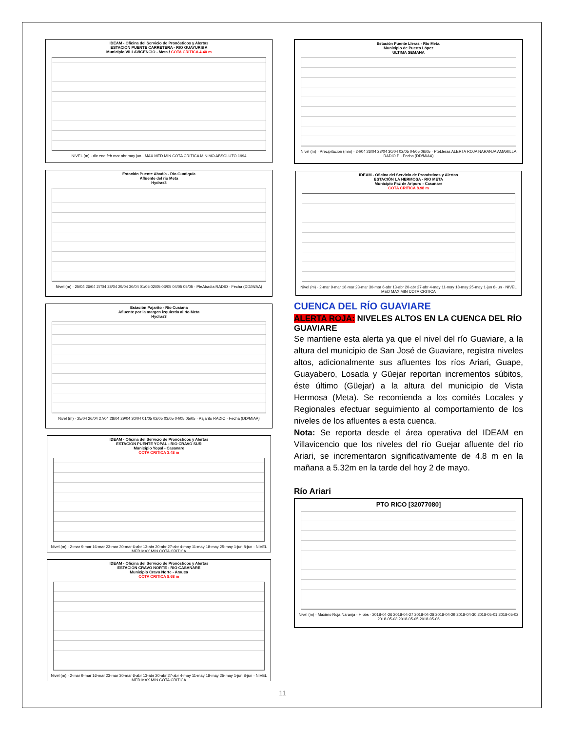IDEAM - Oficina del Servicio de Pronósticos y Alertas
ESTACION PUENTE CARRETERA - RIO GUAYURIBA
Municipio VILLAVICENCIO - Meta / COTA CRITICA 4.40 m
NIVEL (m) · dic ene feb mar abr may jun · MAX MED MIN COTA CRITICA MINIMO ABSOLUTO 1994
Estación Puente Abadía - Río Guatiquía
Afluente del río Meta
Hydras3
Nivel (m) · 25/04 26/04 27/04 28/04 29/04 30/04 01/05 02/05 03/05 04/05 05/05 · PteAbadia RADIO · Fecha (DD/M/AA)
Estación Pajarito - Río Cusiana
Afluente por la margen izquierda al río Meta
Hydras3
Nivel (m) · 25/04 26/04 27/04 28/04 29/04 30/04 01/05 02/05 03/05 04/05 05/05 · Pajarito RADIO · Fecha (DD/M/AA)
IDEAM - Oficina del Servicio de Pronósticos y Alertas
ESTACIÓN PUENTE YOPAL - RIO CRAVO SUR
Municipio Yopal - Casanare
COTA CRITICA 3.48 m
Nivel (m) · 2-mar 9-mar 16-mar 23-mar 30-mar 6-abr 13-abr 20-abr 27-abr 4-may 11-may 18-may 25-may 1-jun 8-jun · NIVEL MED MAX MIN COTA CRITICA
IDEAM - Oficina del Servicio de Pronósticos y Alertas
ESTACIÓN CRAVO NORTE - RIO CASANARE
Municipio Cravo Norte - Arauca
COTA CRITICA 8.68 m
Nivel (m) · 2-mar 9-mar 16-mar 23-mar 30-mar 6-abr 13-abr 20-abr 27-abr 4-may 11-may 18-may 25-may 1-jun 8-jun · NIVEL MED MAX MIN COTA CRITICA
Estación Puente Lleras - Río Meta.
Municipio de Puerto López
ULTIMA SEMANA
Nivel (m) · Precipitacion (mm) · 24/04 26/04 28/04 30/04 02/05 04/05 06/05 · PteLleras ALERTA ROJA NARANJA AMARILLA RADIO P · Fecha (DD/M/AA)
IDEAM - Oficina del Servicio de Pronósticos y Alertas
ESTACIÓN LA HERMOSA - RIO META
Municipio Paz de Ariporo - Casanare
COTA CRITICA 8.98 m
Nivel (m) · 2-mar 9-mar 16-mar 23-mar 30-mar 6-abr 13-abr 20-abr 27-abr 4-may 11-may 18-may 25-may 1-jun 8-jun · NIVEL MED MAX MIN COTA CRITICA
CUENCA DEL RÍO GUAVIARE
ALERTA ROJA: NIVELES ALTOS EN LA CUENCA DEL RÍO GUAVIARE
Se mantiene esta alerta ya que el nivel del río Guaviare, a la altura del municipio de San José de Guaviare, registra niveles altos, adicionalmente sus afluentes los ríos Ariari, Guape, Guayabero, Losada y Güejar reportan incrementos súbitos, éste último (Güejar) a la altura del municipio de Vista Hermosa (Meta). Se recomienda a los comités Locales y Regionales efectuar seguimiento al comportamiento de los niveles de los afluentes a esta cuenca.
Nota: Se reporta desde el área operativa del IDEAM en Villavicencio que los niveles del río Guejar afluente del río Ariari, se incrementaron significativamente de 4.8 m en la mañana a 5.32m en la tarde del hoy 2 de mayo.
Río Ariari
PTO RICO [32077080]
Nivel (m) · Maximo Roja Naranja · H.obs · 2018-04-26 2018-04-27 2018-04-28 2018-04-29 2018-04-30 2018-05-01 2018-05-02 2018-05-03 2018-05-05 2018-05-06
11